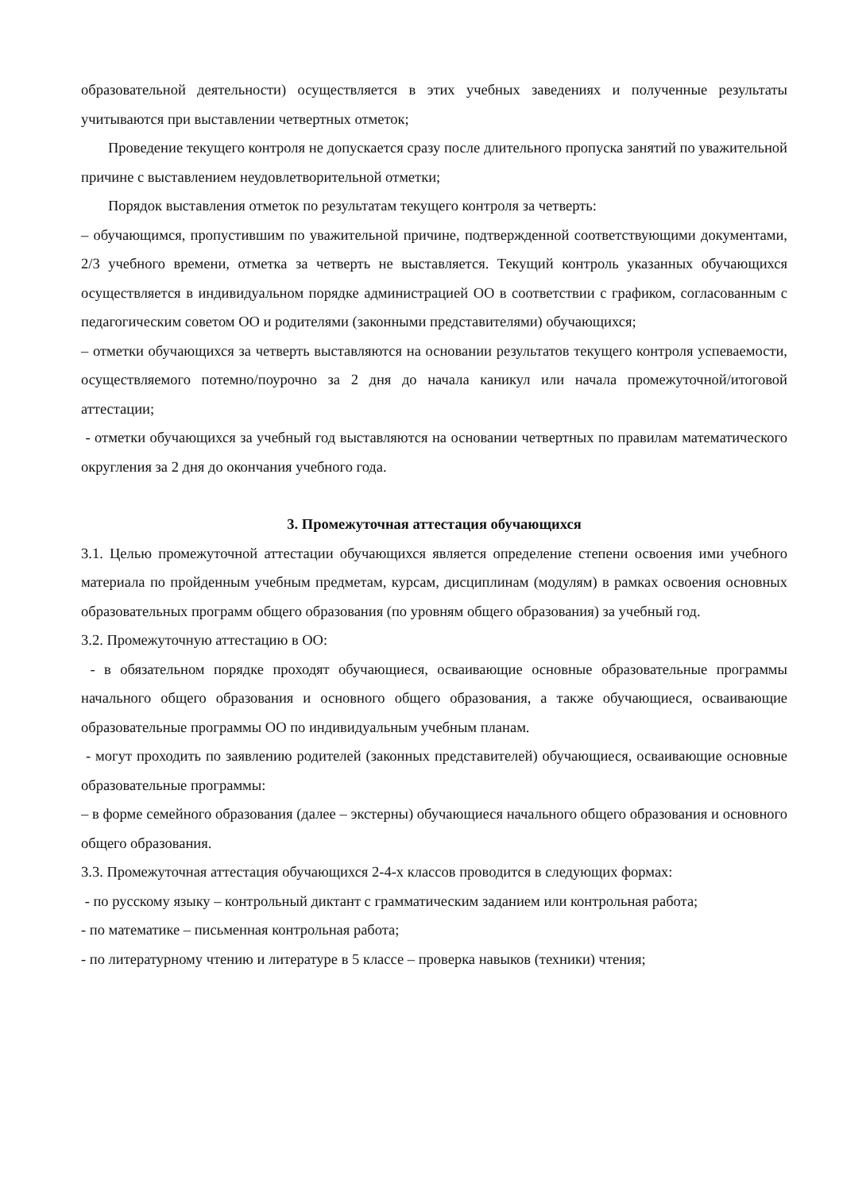образовательной деятельности) осуществляется в этих учебных заведениях и полученные результаты учитываются при выставлении четвертных отметок;
Проведение текущего контроля не допускается сразу после длительного пропуска занятий по уважительной причине с выставлением неудовлетворительной отметки;
Порядок выставления отметок по результатам текущего контроля за четверть:
– обучающимся, пропустившим по уважительной причине, подтвержденной соответствующими документами, 2/3 учебного времени, отметка за четверть не выставляется. Текущий контроль указанных обучающихся осуществляется в индивидуальном порядке администрацией ОО в соответствии с графиком, согласованным с педагогическим советом ОО и родителями (законными представителями) обучающихся;
– отметки обучающихся за четверть выставляются на основании результатов текущего контроля успеваемости, осуществляемого потемно/поурочно за 2 дня до начала каникул или начала промежуточной/итоговой аттестации;
- отметки обучающихся за учебный год выставляются на основании четвертных по правилам математического округления за 2 дня до окончания учебного года.
3. Промежуточная аттестация обучающихся
3.1. Целью промежуточной аттестации обучающихся является определение степени освоения ими учебного материала по пройденным учебным предметам, курсам, дисциплинам (модулям) в рамках освоения основных образовательных программ общего образования (по уровням общего образования) за учебный год.
3.2. Промежуточную аттестацию в ОО:
- в обязательном порядке проходят обучающиеся, осваивающие основные образовательные программы начального общего образования и основного общего образования, а также обучающиеся, осваивающие образовательные программы ОО по индивидуальным учебным планам.
- могут проходить по заявлению родителей (законных представителей) обучающиеся, осваивающие основные образовательные программы:
– в форме семейного образования (далее – экстерны) обучающиеся начального общего образования и основного общего образования.
3.3. Промежуточная аттестация обучающихся 2-4-х классов проводится в следующих формах:
- по русскому языку – контрольный диктант с грамматическим заданием или контрольная работа;
- по математике – письменная контрольная работа;
- по литературному чтению и литературе в 5 классе – проверка навыков (техники) чтения;